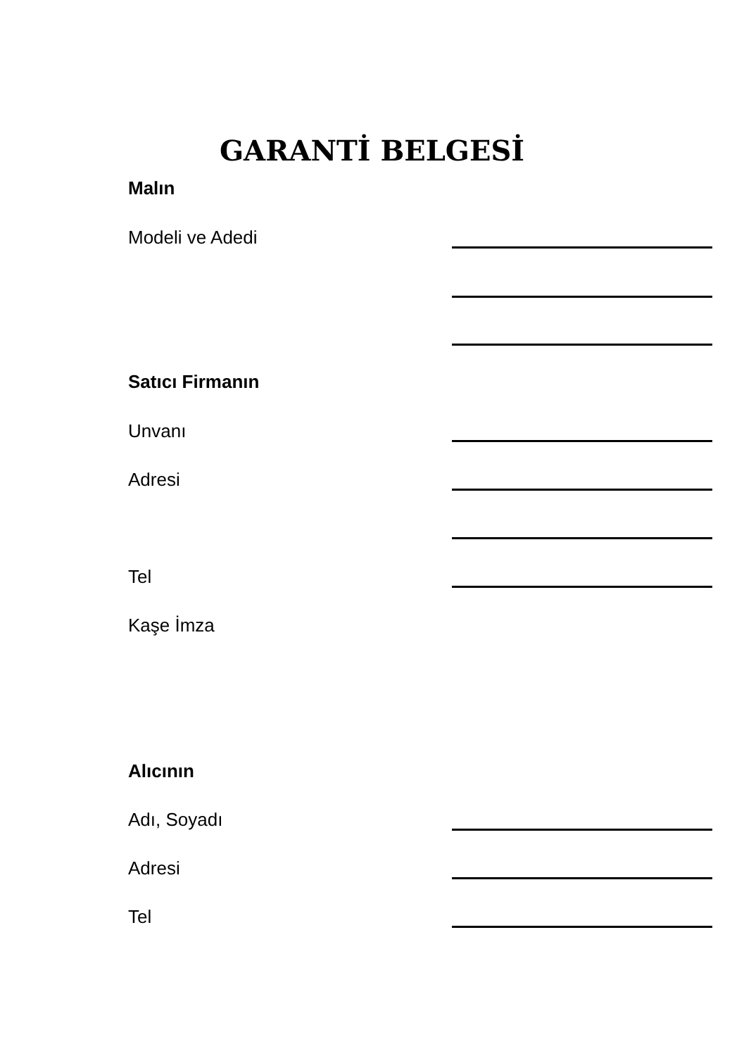GARANTİ BELGESİ
Malın
Modeli ve Adedi
Satıcı Firmanın
Unvanı
Adresi
Tel
Kaşe İmza
Alıcının
Adı, Soyadı
Adresi
Tel